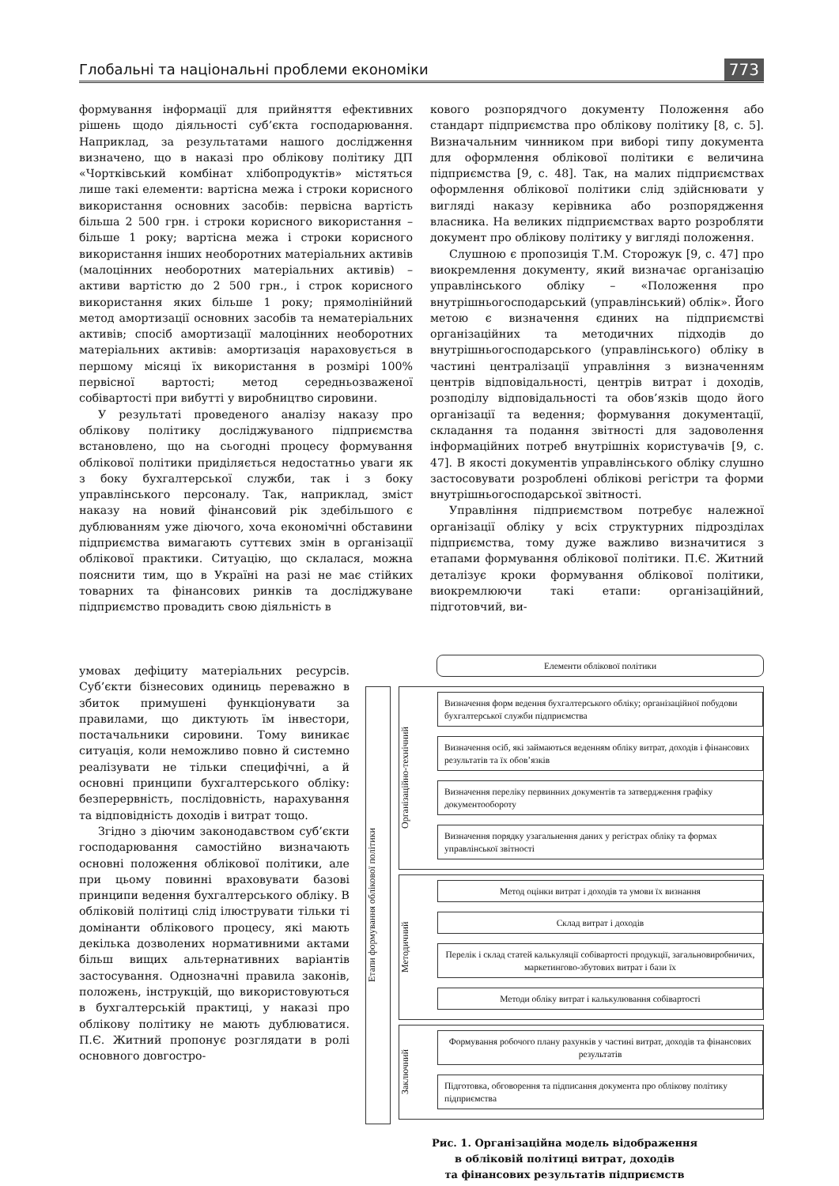Глобальні та національні проблеми економіки 773
формування інформації для прийняття ефективних рішень щодо діяльності суб’єкта господарювання. Наприклад, за результатами нашого дослідження визначено, що в наказі про облікову політику ДП «Чортківський комбінат хлібопродуктів» містяться лише такі елементи: вартісна межа і строки корисного використання основних засобів: первісна вартість більша 2 500 грн. і строки корисного використання – більше 1 року; вартісна межа і строки корисного використання інших необоротних матеріальних активів (малоцінних необоротних матеріальних активів) – активи вартістю до 2 500 грн., і строк корисного використання яких більше 1 року; прямолінійний метод амортизації основних засобів та нематеріальних активів; спосіб амортизації малоцінних необоротних матеріальних активів: амортизація нараховується в першому місяці їх використання в розмірі 100% первісної вартості; метод середньозваженої собівартості при вибутті у виробництво сировини.
У результаті проведеного аналізу наказу про облікову політику досліджуваного підприємства встановлено, що на сьогодні процесу формування облікової політики приділяється недостатньо уваги як з боку бухгалтерської служби, так і з боку управлінського персоналу. Так, наприклад, зміст наказу на новий фінансовий рік здебільшого є дублюванням уже діючого, хоча економічні обставини підприємства вимагають суттєвих змін в організації облікової практики. Ситуацію, що склалася, можна пояснити тим, що в Україні на разі не має стійких товарних та фінансових ринків та досліджуване підприємство провадить свою діяльність в
умовах дефіциту матеріальних ресурсів. Суб’єкти бізнесових одиниць переважно в збиток примушені функціонувати за правилами, що диктують їм інвестори, постачальники сировини. Тому виникає ситуація, коли неможливо повно й системно реалізувати не тільки специфічні, а й основні принципи бухгалтерського обліку: безперервність, послідовність, нарахування та відповідність доходів і витрат тощо.
Згідно з діючим законодавством суб’єкти господарювання самостійно визначають основні положення облікової політики, але при цьому повинні враховувати базові принципи ведення бухгалтерського обліку. В обліковій політиці слід ілюструвати тільки ті домінанти облікового процесу, які мають декілька дозволених нормативними актами більш вищих альтернативних варіантів застосування. Однозначні правила законів, положень, інструкцій, що використовуються в бухгалтерській практиці, у наказі про облікову політику не мають дублюватися. П.Є. Житний пропонує розглядати в ролі основного довгостро-
кового розпорядчого документу Положення або стандарт підприємства про облікову політику [8, с. 5]. Визначальним чинником при виборі типу документа для оформлення облікової політики є величина підприємства [9, с. 48]. Так, на малих підприємствах оформлення облікової політики слід здійснювати у вигляді наказу керівника або розпорядження власника. На великих підприємствах варто розробляти документ про облікову політику у вигляді положення.
Слушною є пропозиція Т.М. Сторожук [9, с. 47] про виокремлення документу, який визначає організацію управлінського обліку – «Положення про внутрішньогосподарський (управлінський) облік». Його метою є визначення єдиних на підприємстві організаційних та методичних підходів до внутрішньогосподарського (управлінського) обліку в частині централізації управління з визначенням центрів відповідальності, центрів витрат і доходів, розподілу відповідальності та обов’язків щодо його організації та ведення; формування документації, складання та подання звітності для задоволення інформаційних потреб внутрішніх користувачів [9, с. 47]. В якості документів управлінського обліку слушно застосовувати розроблені облікові регістри та форми внутрішньогосподарської звітності.
Управління підприємством потребує належної організації обліку у всіх структурних підрозділах підприємства, тому дуже важливо визначитися з етапами формування облікової політики. П.Є. Житний деталізує кроки формування облікової політики, виокремлюючи такі етапи: організаційний, підготовчий, ви-
Елементи облікової політики
Етапи формування облікової політики
Організаційно-технічний
Визначення форм ведення бухгалтерського обліку; організаційної побудови бухгалтерської служби підприємства
Визначення осіб, які займаються веденням обліку витрат, доходів і фінансових результатів та їх обов’язків
Визначення переліку первинних документів та затвердження графіку документообороту
Визначення порядку узагальнення даних у регістрах обліку та формах управлінської звітності
Методичний
Метод оцінки витрат і доходів та умови їх визнання
Склад витрат і доходів
Перелік і склад статей калькуляції собівартості продукції, загальновиробничих, маркетингово-збутових витрат і бази їх
Методи обліку витрат і калькулювання собівартості
Заключний
Формування робочого плану рахунків у частині витрат, доходів та фінансових результатів
Підготовка, обговорення та підписання документа про облікову політику підприємства
Рис. 1. Організаційна модель відображення
в обліковій політиці витрат, доходів
та фінансових результатів підприємств